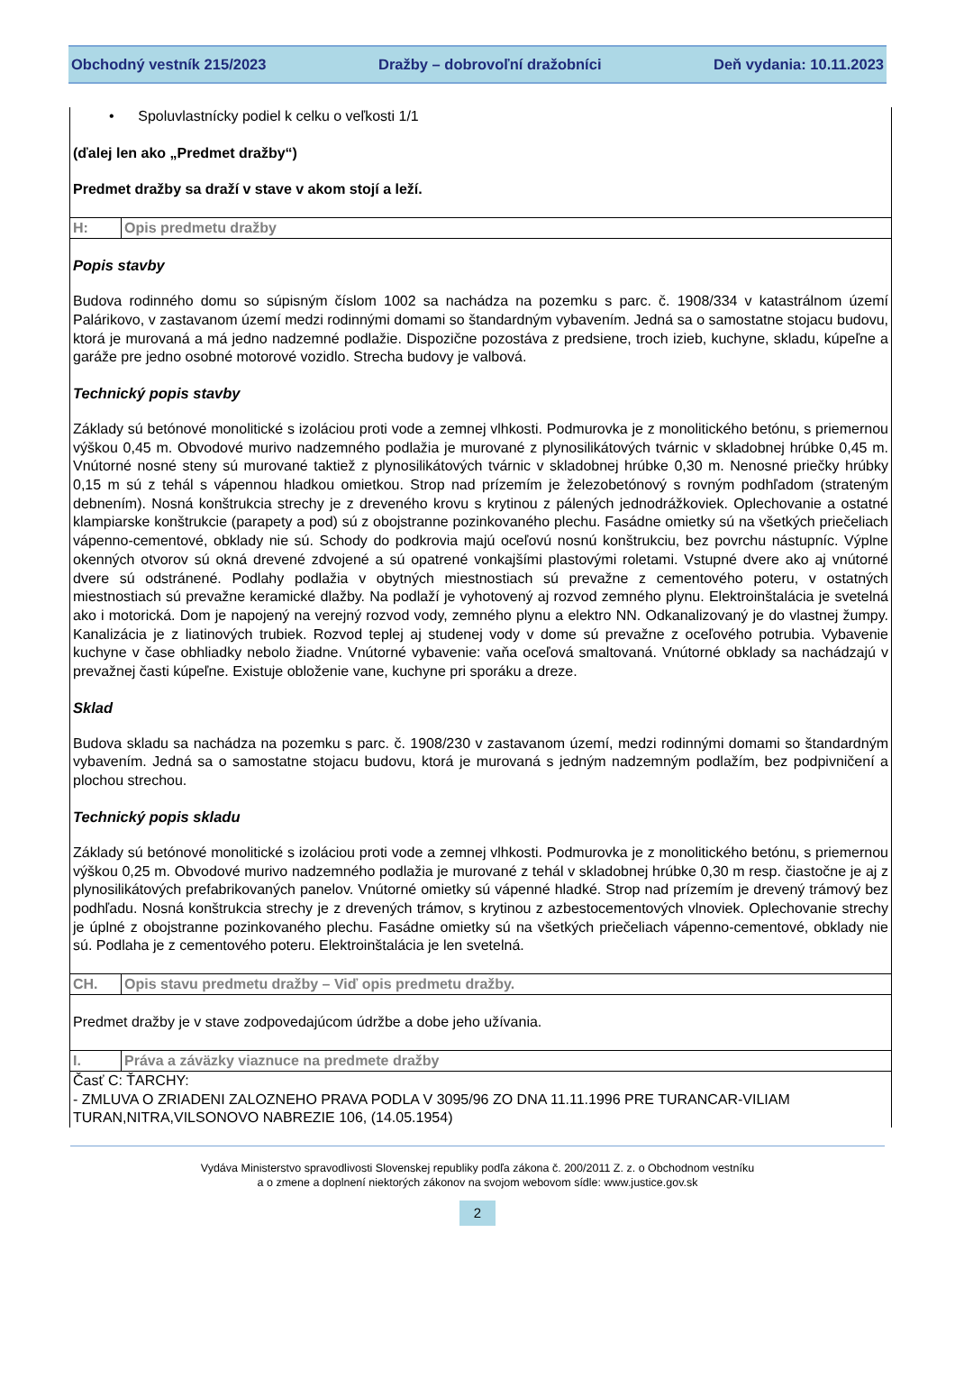Obchodný vestník 215/2023 Dražby – dobrovoľní dražobníci Deň vydania: 10.11.2023
• Spoluvlastnícky podiel k celku o veľkosti 1/1
(ďalej len ako „Predmet dražby“)
Predmet dražby sa draží v stave v akom stojí a leží.
| H: | Opis predmetu dražby |
Popis stavby
Budova rodinného domu so súpisným číslom 1002 sa nachádza na pozemku s parc. č. 1908/334 v katastrálnom území Palárikovo, v zastavanom území medzi rodinnými domami so štandardným vybavením. Jedná sa o samostatne stojacu budovu, ktorá je murovaná a má jedno nadzemné podlažie. Dispozične pozostáva z predsiene, troch izieb, kuchyne, skladu, kúpeľne a garáže pre jedno osobné motorové vozidlo. Strecha budovy je valbová.
Technický popis stavby
Základy sú betónové monolitické s izoláciou proti vode a zemnej vlhkosti. Podmurovka je z monolitického betónu, s priemernou výškou 0,45 m. Obvodové murivo nadzemného podlažia je murované z plynosilikátových tvárnic v skladobnej hrúbke 0,45 m. Vnútorné nosné steny sú murované taktiež z plynosilikátových tvárnic v skladobnej hrúbke 0,30 m. Nenosné priečky hrúbky 0,15 m sú z tehál s vápennou hladkou omietkou. Strop nad prízemím je železobetónový s rovným podhľadom (strateným debnením). Nosná konštrukcia strechy je z dreveného krovu s krytinou z pálených jednodrážkoviek. Oplechovanie a ostatné klampiarske konštrukcie (parapety a pod) sú z obojstranne pozinkovaného plechu. Fasádne omietky sú na všetkých priečeliach vápenno-cementové, obklady nie sú. Schody do podkrovia majú oceľovú nosnú konštrukciu, bez povrchu nástupníc. Výplne okenných otvorov sú okná drevené zdvojené a sú opatrené vonkajšími plastovými roletami. Vstupné dvere ako aj vnútorné dvere sú odstránené. Podlahy podlažia v obytných miestnostiach sú prevažne z cementového poteru, v ostatných miestnostiach sú prevažne keramické dlažby. Na podlaží je vyhotovený aj rozvod zemného plynu. Elektroinštalácia je svetelná ako i motorická. Dom je napojený na verejný rozvod vody, zemného plynu a elektro NN. Odkanalizovaný je do vlastnej žumpy. Kanalizácia je z liatinových trubiek. Rozvod teplej aj studenej vody v dome sú prevažne z oceľového potrubia. Vybavenie kuchyne v čase obhliadky nebolo žiadne. Vnútorné vybavenie: vaňa oceľová smaltovaná. Vnútorné obklady sa nachádzajú v prevažnej časti kúpeľne. Existuje obloženie vane, kuchyne pri sporáku a dreze.
Sklad
Budova skladu sa nachádza na pozemku s parc. č. 1908/230 v zastavanom území, medzi rodinnými domami so štandardným vybavením. Jedná sa o samostatne stojacu budovu, ktorá je murovaná s jedným nadzemným podlažím, bez podpivničení a plochou strechou.
Technický popis skladu
Základy sú betónové monolitické s izoláciou proti vode a zemnej vlhkosti. Podmurovka je z monolitického betónu, s priemernou výškou 0,25 m. Obvodové murivo nadzemného podlažia je murované z tehál v skladobnej hrúbke 0,30 m resp. čiastočne je aj z plynosilikátových prefabrikovaných panelov. Vnútorné omietky sú vápenné hladké. Strop nad prízemím je drevený trámový bez podhľadu. Nosná konštrukcia strechy je z drevených trámov, s krytinou z azbestocementových vlnoviek. Oplechovanie strechy je úplné z obojstranne pozinkovaného plechu. Fasádne omietky sú na všetkých priečeliach vápenno-cementové, obklady nie sú. Podlaha je z cementového poteru. Elektroinštalácia je len svetelná.
| CH. | Opis stavu predmetu dražby – Viď opis predmetu dražby. |
Predmet dražby je v stave zodpovedajúcom údržbe a dobe jeho užívania.
| I. | Práva a záväzky viaznuce na predmete dražby |
Časť C: ŤARCHY:
- ZMLUVA O ZRIADENI ZALOZNEHO PRAVA PODLA V 3095/96 ZO DNA 11.11.1996 PRE TURANCAR-VILIAM TURAN,NITRA,VILSONOVO NABREZIE 106, (14.05.1954)
Vydáva Ministerstvo spravodlivosti Slovenskej republiky podľa zákona č. 200/2011 Z. z. o Obchodnom vestníku
a o zmene a doplnení niektorých zákonov na svojom webovom sídle: www.justice.gov.sk
2